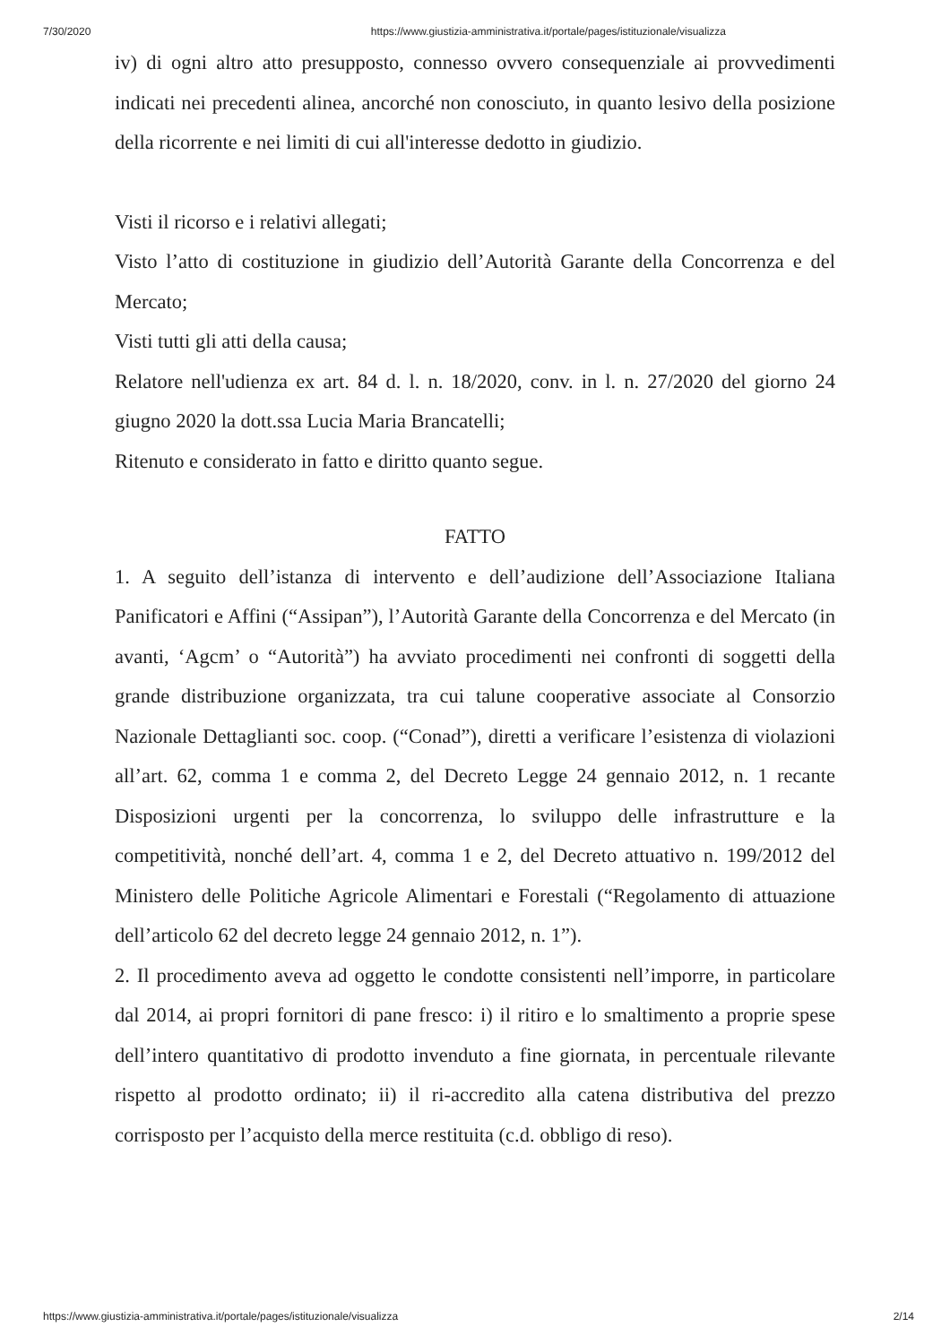7/30/2020 https://www.giustizia-amministrativa.it/portale/pages/istituzionale/visualizza
iv) di ogni altro atto presupposto, connesso ovvero consequenziale ai provvedimenti indicati nei precedenti alinea, ancorché non conosciuto, in quanto lesivo della posizione della ricorrente e nei limiti di cui all'interesse dedotto in giudizio.
Visti il ricorso e i relativi allegati;
Visto l’atto di costituzione in giudizio dell’Autorità Garante della Concorrenza e del Mercato;
Visti tutti gli atti della causa;
Relatore nell'udienza ex art. 84 d. l. n. 18/2020, conv. in l. n. 27/2020 del giorno 24 giugno 2020 la dott.ssa Lucia Maria Brancatelli;
Ritenuto e considerato in fatto e diritto quanto segue.
FATTO
1. A seguito dell’istanza di intervento e dell’audizione dell’Associazione Italiana Panificatori e Affini (“Assipan”), l’Autorità Garante della Concorrenza e del Mercato (in avanti, ‘Agcm’ o “Autorità”) ha avviato procedimenti nei confronti di soggetti della grande distribuzione organizzata, tra cui talune cooperative associate al Consorzio Nazionale Dettaglianti soc. coop. (“Conad”), diretti a verificare l’esistenza di violazioni all’art. 62, comma 1 e comma 2, del Decreto Legge 24 gennaio 2012, n. 1 recante Disposizioni urgenti per la concorrenza, lo sviluppo delle infrastrutture e la competitività, nonché dell’art. 4, comma 1 e 2, del Decreto attuativo n. 199/2012 del Ministero delle Politiche Agricole Alimentari e Forestali (“Regolamento di attuazione dell’articolo 62 del decreto legge 24 gennaio 2012, n. 1”).
2. Il procedimento aveva ad oggetto le condotte consistenti nell’imporre, in particolare dal 2014, ai propri fornitori di pane fresco: i) il ritiro e lo smaltimento a proprie spese dell’intero quantitativo di prodotto invenduto a fine giornata, in percentuale rilevante rispetto al prodotto ordinato; ii) il ri-accredito alla catena distributiva del prezzo corrisposto per l’acquisto della merce restituita (c.d. obbligo di reso).
https://www.giustizia-amministrativa.it/portale/pages/istituzionale/visualizza 2/14